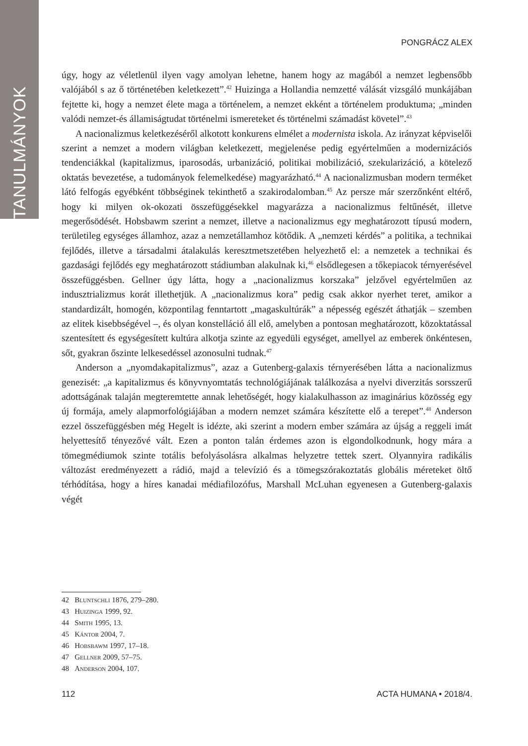TANULMÁNYOK
PONGRÁCZ ALEX
úgy, hogy az véletlenül ilyen vagy amolyan lehetne, hanem hogy az magából a nemzet legbensőbb valójából s az ő történetében keletkezett”.<sup>42</sup> Huizinga a Hollandia nemzetté válását vizsgáló munkájában fejtette ki, hogy a nemzet élete maga a történelem, a nemzet ekként a történelem produktuma; „minden valódi nemzet-és államiságtudat történelmi ismereteket és történelmi számadást követel”.<sup>43</sup>
A nacionalizmus keletkezéséről alkotott konkurens elmélet a modernista iskola. Az irányzat képviselői szerint a nemzet a modern világban keletkezett, megjelenése pedig egyértelműen a modernizációs tendenciákkal (kapitalizmus, iparosodás, urbanizáció, politikai mobilizáció, szekularizáció, a kötelező oktatás bevezetése, a tudományok felemelkedése) magyarázható.<sup>44</sup> A nacionalizmusban modern terméket látó felfogás egyébként többséginek tekinthető a szakirodalomban.<sup>45</sup> Az persze már szerzőnként eltérő, hogy ki milyen ok-okozati összefüggésekkel magyarázza a nacionalizmus feltűnését, illetve megerősödését. Hobsbawm szerint a nemzet, illetve a nacionalizmus egy meghatározott típusú modern, területileg egységes államhoz, azaz a nemzetállamhoz kötődik. A „nemzeti kérdés” a politika, a technikai fejlődés, illetve a társadalmi átalakulás keresztmetszetében helyezhető el: a nemzetek a technikai és gazdasági fejlődés egy meghatározott stádiumban alakulnak ki,<sup>46</sup> elsődlegesen a tőkepiacok térnyerésével összefüggésben. Gellner úgy látta, hogy a „nacionalizmus korszaka” jelzővel egyértelműen az indusztrializmus korát illethetjük. A „nacionalizmus kora” pedig csak akkor nyerhet teret, amikor a standardizált, homogén, központilag fenntartott „magaskultúrák” a népesség egészét áthatják – szemben az elitek kisebbségével –, és olyan konstelláció áll elő, amelyben a pontosan meghatározott, közoktatással szentesített és egységesített kultúra alkotja szinte az egyedüli egységet, amellyel az emberek önkéntesen, sőt, gyakran őszinte lelkesedéssel azonosulni tudnak.<sup>47</sup>
Anderson a „nyomdakapitalizmus”, azaz a Gutenberg-galaxis térnyerésében látta a nacionalizmus genezisét: „a kapitalizmus és könyvnyomtatás technológiájának találkozása a nyelvi diverzitás sorsszerű adottságának talaján megteremtette annak lehetőségét, hogy kialakulhasson az imaginárius közösség egy új formája, amely alapmorfológiájában a modern nemzet számára készítette elő a terepet”.<sup>48</sup> Anderson ezzel összefüggésben még Hegelt is idézte, aki szerint a modern ember számára az újság a reggeli imát helyettesítő tényezővé vált. Ezen a ponton talán érdemes azon is elgondolkodnunk, hogy mára a tömegmédiumok szinte totális befolyásolásra alkalmas helyzetre tettek szert. Olyannyira radikális változást eredményezett a rádió, majd a televízió és a tömegszórakoztatás globális méreteket öltő térhódítása, hogy a híres kanadai médiafilozófus, Marshall McLuhan egyenesen a Gutenberg-galaxis végét
42 Bluntschli 1876, 279–280.
43 Huizinga 1999, 92.
44 Smith 1995, 13.
45 Kántor 2004, 7.
46 Hobsbawm 1997, 17–18.
47 Gellner 2009, 57–75.
48 Anderson 2004, 107.
112 ACTA HUMANA • 2018/4.